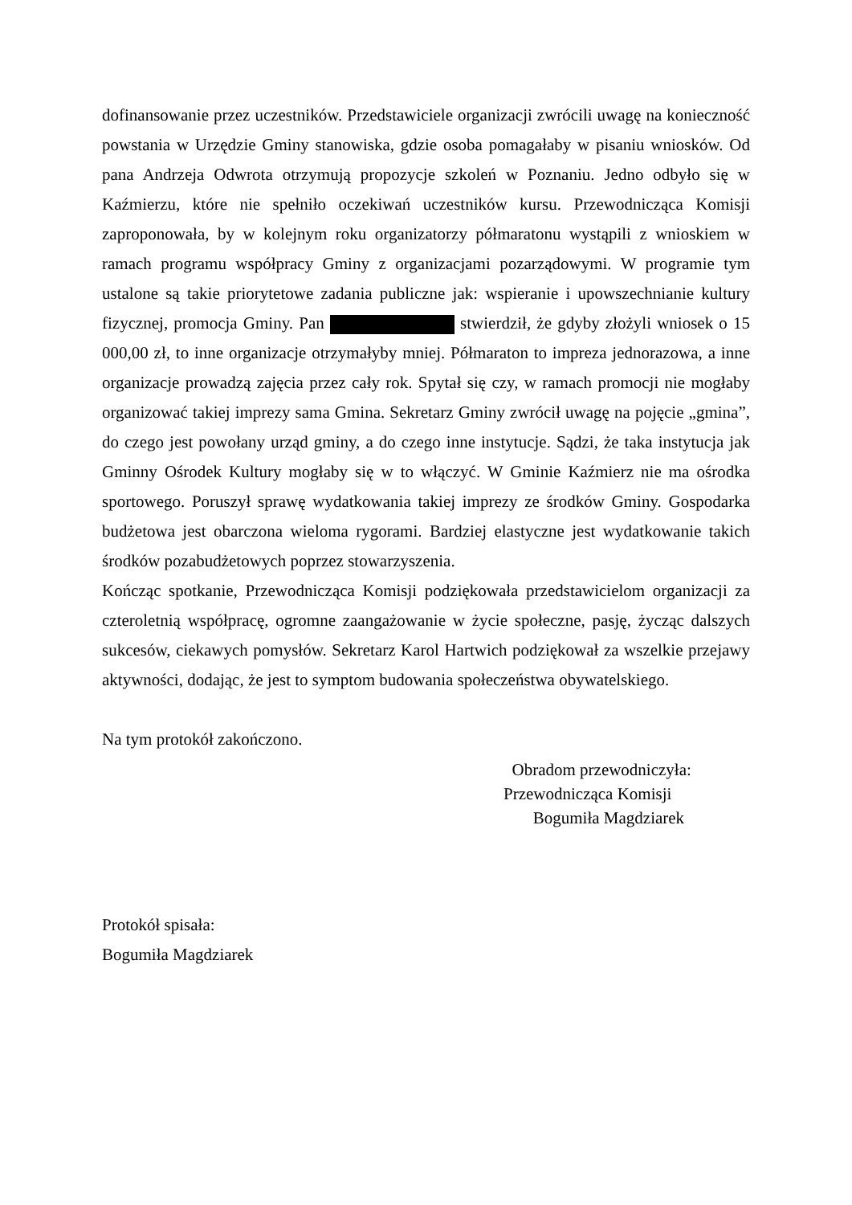dofinansowanie przez uczestników. Przedstawiciele organizacji zwrócili uwagę na konieczność powstania w Urzędzie Gminy stanowiska, gdzie osoba pomagałaby w pisaniu wniosków. Od pana Andrzeja Odwrota otrzymują propozycje szkoleń w Poznaniu. Jedno odbyło się w Kaźmierzu, które nie spełniło oczekiwań uczestników kursu. Przewodnicząca Komisji zaproponowała, by w kolejnym roku organizatorzy półmaratonu wystąpili z wnioskiem w ramach programu współpracy Gminy z organizacjami pozarządowymi. W programie tym ustalone są takie priorytetowe zadania publiczne jak: wspieranie i upowszechnianie kultury fizycznej, promocja Gminy. Pan stwierdził, że gdyby złożyli wniosek o 15 000,00 zł, to inne organizacje otrzymałyby mniej. Półmaraton to impreza jednorazowa, a inne organizacje prowadzą zajęcia przez cały rok. Spytał się czy, w ramach promocji nie mogłaby organizować takiej imprezy sama Gmina. Sekretarz Gminy zwrócił uwagę na pojęcie „gmina”, do czego jest powołany urząd gminy, a do czego inne instytucje. Sądzi, że taka instytucja jak Gminny Ośrodek Kultury mogłaby się w to włączyć. W Gminie Kaźmierz nie ma ośrodka sportowego. Poruszył sprawę wydatkowania takiej imprezy ze środków Gminy. Gospodarka budżetowa jest obarczona wieloma rygorami. Bardziej elastyczne jest wydatkowanie takich środków pozabudżetowych poprzez stowarzyszenia.
Kończąc spotkanie, Przewodnicząca Komisji podziękowała przedstawicielom organizacji za czteroletnią współpracę, ogromne zaangażowanie w życie społeczne, pasję, życząc dalszych sukcesów, ciekawych pomysłów. Sekretarz Karol Hartwich podziękował za wszelkie przejawy aktywności, dodając, że jest to symptom budowania społeczeństwa obywatelskiego.
Na tym protokół zakończono.
Obradom przewodniczyła:
Przewodnicząca Komisji
Bogumiła Magdziarek
Protokół spisała:
Bogumiła Magdziarek